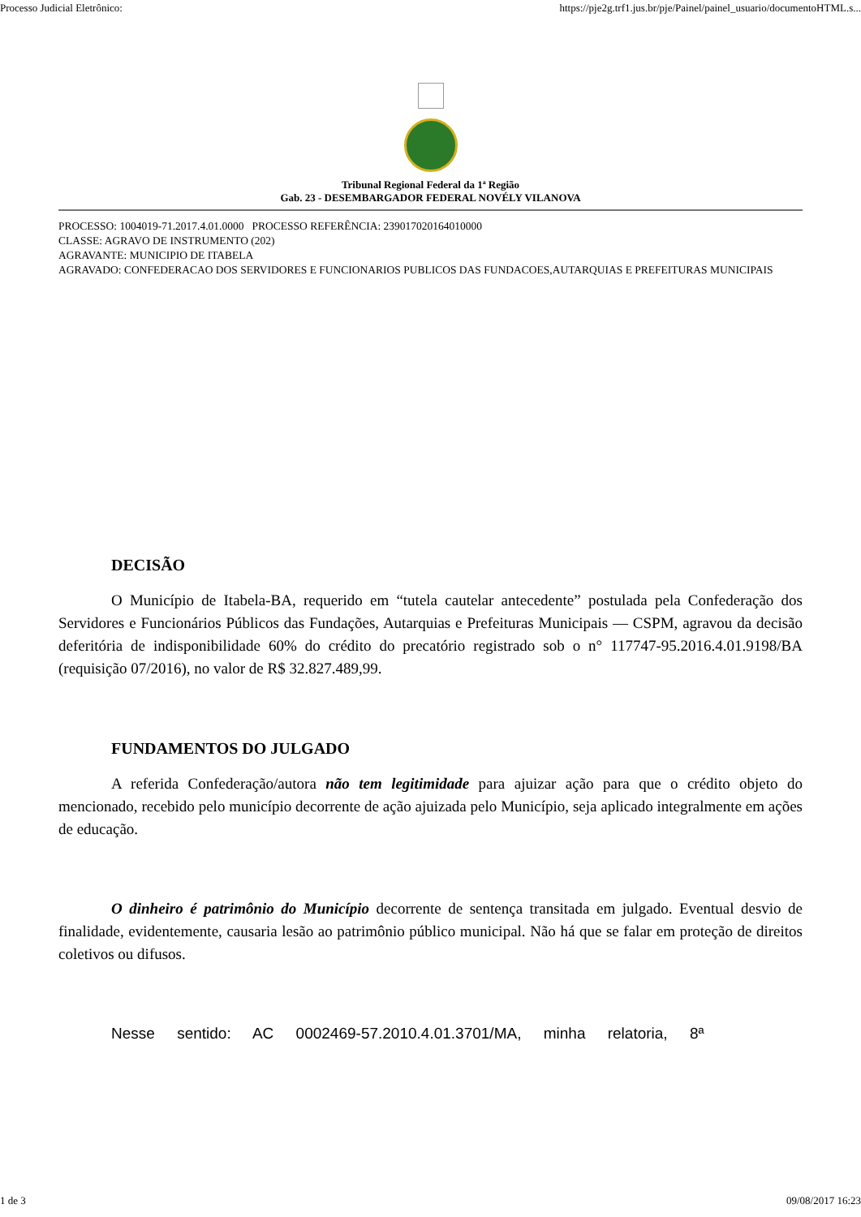Processo Judicial Eletrônico: https://pje2g.trf1.jus.br/pje/Painel/painel_usuario/documentoHTML.s...
Tribunal Regional Federal da 1ª Região
Gab. 23 - DESEMBARGADOR FEDERAL NOVÉLY VILANOVA
PROCESSO: 1004019-71.2017.4.01.0000 PROCESSO REFERÊNCIA: 239017020164010000
CLASSE: AGRAVO DE INSTRUMENTO (202)
AGRAVANTE: MUNICIPIO DE ITABELA
AGRAVADO: CONFEDERACAO DOS SERVIDORES E FUNCIONARIOS PUBLICOS DAS FUNDACOES,AUTARQUIAS E PREFEITURAS MUNICIPAIS
DECISÃO
O Município de Itabela-BA, requerido em “tutela cautelar antecedente” postulada pela Confederação dos Servidores e Funcionários Públicos das Fundações, Autarquias e Prefeituras Municipais — CSPM, agravou da decisão deferitória de indisponibilidade 60% do crédito do precatório registrado sob o n° 117747-95.2016.4.01.9198/BA (requisição 07/2016), no valor de R$ 32.827.489,99.
FUNDAMENTOS DO JULGADO
A referida Confederação/autora não tem legitimidade para ajuizar ação para que o crédito objeto do mencionado, recebido pelo município decorrente de ação ajuizada pelo Município, seja aplicado integralmente em ações de educação.
O dinheiro é patrimônio do Município decorrente de sentença transitada em julgado. Eventual desvio de finalidade, evidentemente, causaria lesão ao patrimônio público municipal. Não há que se falar em proteção de direitos coletivos ou difusos.
Nesse sentido: AC 0002469-57.2010.4.01.3701/MA, minha relatoria, 8ª
1 de 3 09/08/2017 16:23